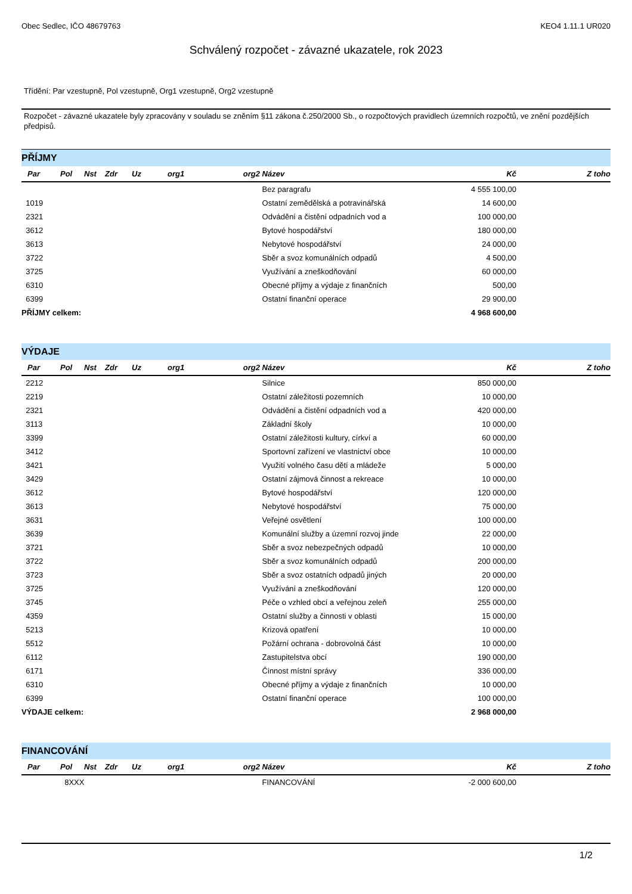Obec Sedlec, IČO 48679763 KEO4 1.11.1 UR020
Schválený rozpočet - závazné ukazatele, rok 2023
Třídění: Par vzestupně, Pol vzestupně, Org1 vzestupně, Org2 vzestupně
Rozpočet - závazné ukazatele byly zpracovány v souladu se zněním §11 zákona č.250/2000 Sb., o rozpočtových pravidlech územních rozpočtů, ve znění pozdějších předpisů.
PŘÍJMY
| Par | Pol | Nst | Zdr | Uz | org1 | org2 | Název | Kč | Z toho |
| --- | --- | --- | --- | --- | --- | --- | --- | --- | --- |
| | | | | | | | Bez paragrafu | 4 555 100,00 | |
| 1019 | | | | | | | Ostatní zemědělská a potravinářská | 14 600,00 | |
| 2321 | | | | | | | Odvádění a čistění odpadních vod a | 100 000,00 | |
| 3612 | | | | | | | Bytové hospodářství | 180 000,00 | |
| 3613 | | | | | | | Nebytové hospodářství | 24 000,00 | |
| 3722 | | | | | | | Sběr a svoz komunálních odpadů | 4 500,00 | |
| 3725 | | | | | | | Využívání a zneškodňování | 60 000,00 | |
| 6310 | | | | | | | Obecné příjmy a výdaje z finančních | 500,00 | |
| 6399 | | | | | | | Ostatní finanční operace | 29 900,00 | |
| PŘÍJMY celkem: | | | | | | | | 4 968 600,00 | |
VÝDAJE
| Par | Pol | Nst | Zdr | Uz | org1 | org2 | Název | Kč | Z toho |
| --- | --- | --- | --- | --- | --- | --- | --- | --- | --- |
| 2212 | | | | | | | Silnice | 850 000,00 | |
| 2219 | | | | | | | Ostatní záležitosti pozemních | 10 000,00 | |
| 2321 | | | | | | | Odvádění a čistění odpadních vod a | 420 000,00 | |
| 3113 | | | | | | | Základní školy | 10 000,00 | |
| 3399 | | | | | | | Ostatní záležitosti kultury, církví a | 60 000,00 | |
| 3412 | | | | | | | Sportovní zařízení ve vlastnictví obce | 10 000,00 | |
| 3421 | | | | | | | Využití volného času dětí a mládeže | 5 000,00 | |
| 3429 | | | | | | | Ostatní zájmová činnost a rekreace | 10 000,00 | |
| 3612 | | | | | | | Bytové hospodářství | 120 000,00 | |
| 3613 | | | | | | | Nebytové hospodářství | 75 000,00 | |
| 3631 | | | | | | | Veřejné osvětlení | 100 000,00 | |
| 3639 | | | | | | | Komunální služby a územní rozvoj jinde | 22 000,00 | |
| 3721 | | | | | | | Sběr a svoz nebezpečných odpadů | 10 000,00 | |
| 3722 | | | | | | | Sběr a svoz komunálních odpadů | 200 000,00 | |
| 3723 | | | | | | | Sběr a svoz ostatních odpadů jiných | 20 000,00 | |
| 3725 | | | | | | | Využívání a zneškodňování | 120 000,00 | |
| 3745 | | | | | | | Péče o vzhled obcí a veřejnou zeleň | 255 000,00 | |
| 4359 | | | | | | | Ostatní služby a činnosti v oblasti | 15 000,00 | |
| 5213 | | | | | | | Krizová opatření | 10 000,00 | |
| 5512 | | | | | | | Požární ochrana - dobrovolná část | 10 000,00 | |
| 6112 | | | | | | | Zastupitelstva obcí | 190 000,00 | |
| 6171 | | | | | | | Činnost místní správy | 336 000,00 | |
| 6310 | | | | | | | Obecné příjmy a výdaje z finančních | 10 000,00 | |
| 6399 | | | | | | | Ostatní finanční operace | 100 000,00 | |
| VÝDAJE celkem: | | | | | | | | 2 968 000,00 | |
FINANCOVÁNÍ
| Par | Pol | Nst | Zdr | Uz | org1 | org2 | Název | Kč | Z toho |
| --- | --- | --- | --- | --- | --- | --- | --- | --- | --- |
| | 8XXX | | | | | | FINANCOVÁNÍ | -2 000 600,00 | |
1/2